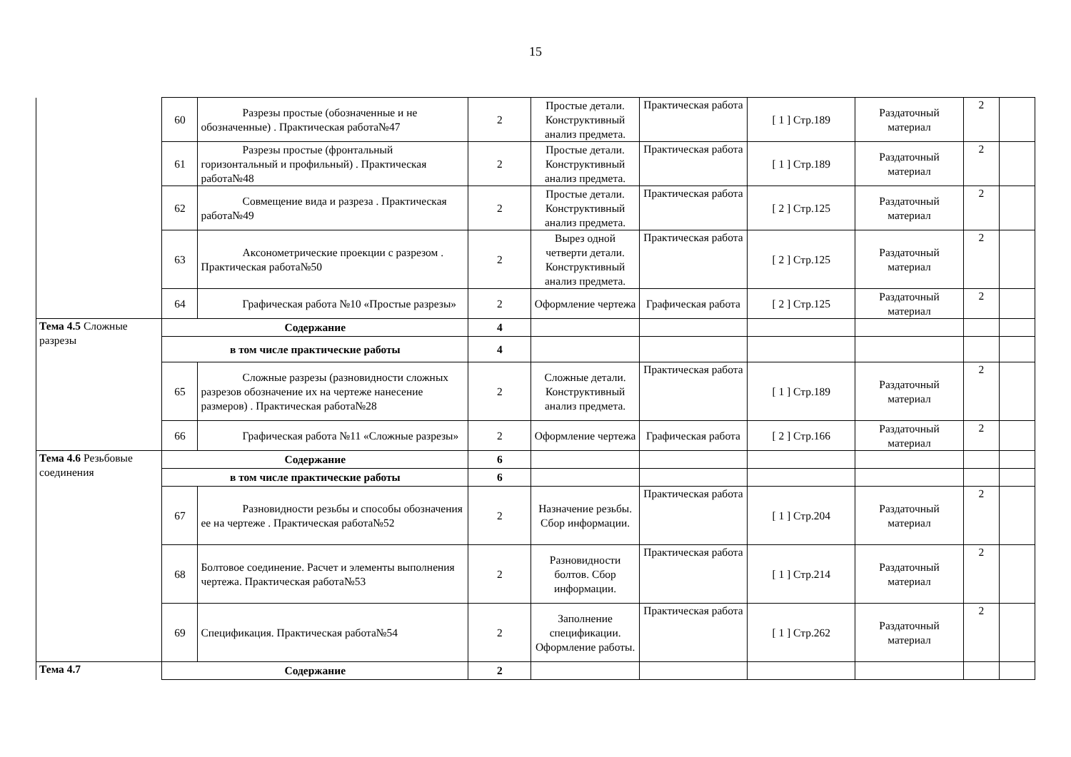15
| | 60 | Разрезы простые (обозначенные и не обозначенные) . Практическая работа№47 | 2 | Простые детали. Конструктивный анализ предмета. | Практическая работа | [ 1 ] Стр.189 | Раздаточный материал | 2 | |
| | 61 | Разрезы простые (фронтальный горизонтальный и профильный) . Практическая работа№48 | 2 | Простые детали. Конструктивный анализ предмета. | Практическая работа | [ 1 ] Стр.189 | Раздаточный материал | 2 | |
| | 62 | Совмещение вида и разреза . Практическая работа№49 | 2 | Простые детали. Конструктивный анализ предмета. | Практическая работа | [ 2 ] Стр.125 | Раздаточный материал | 2 | |
| | 63 | Аксонометрические проекции с разрезом . Практическая работа№50 | 2 | Вырез одной четверти детали. Конструктивный анализ предмета. | Практическая работа | [ 2 ] Стр.125 | Раздаточный материал | 2 | |
| | 64 | Графическая работа №10 «Простые разрезы» | 2 | Оформление чертежа | Графическая работа | [ 2 ] Стр.125 | Раздаточный материал | 2 | |
| Тема 4.5 Сложные разрезы | Содержание | | 4 | | | | | | |
| | в том числе практические работы | | 4 | | | | | | |
| | 65 | Сложные разрезы (разновидности сложных разрезов обозначение их на чертеже нанесение размеров) . Практическая работа№28 | 2 | Сложные детали. Конструктивный анализ предмета. | Практическая работа | [ 1 ] Стр.189 | Раздаточный материал | 2 | |
| | 66 | Графическая работа №11 «Сложные разрезы» | 2 | Оформление чертежа | Графическая работа | [ 2 ] Стр.166 | Раздаточный материал | 2 | |
| Тема 4.6 Резьбовые соединения | Содержание | | 6 | | | | | | |
| | в том числе практические работы | | 6 | | | | | | |
| | 67 | Разновидности резьбы и способы обозначения ее на чертеже . Практическая работа№52 | 2 | Назначение резьбы. Сбор информации. | Практическая работа | [ 1 ] Стр.204 | Раздаточный материал | 2 | |
| | 68 | Болтовое соединение. Расчет и элементы выполнения чертежа. Практическая работа№53 | 2 | Разновидности болтов. Сбор информации. | Практическая работа | [ 1 ] Стр.214 | Раздаточный материал | 2 | |
| | 69 | Спецификация. Практическая работа№54 | 2 | Заполнение спецификации. Оформление работы. | Практическая работа | [ 1 ] Стр.262 | Раздаточный материал | 2 | |
| Тема 4.7 | Содержание | | 2 | | | | | | |